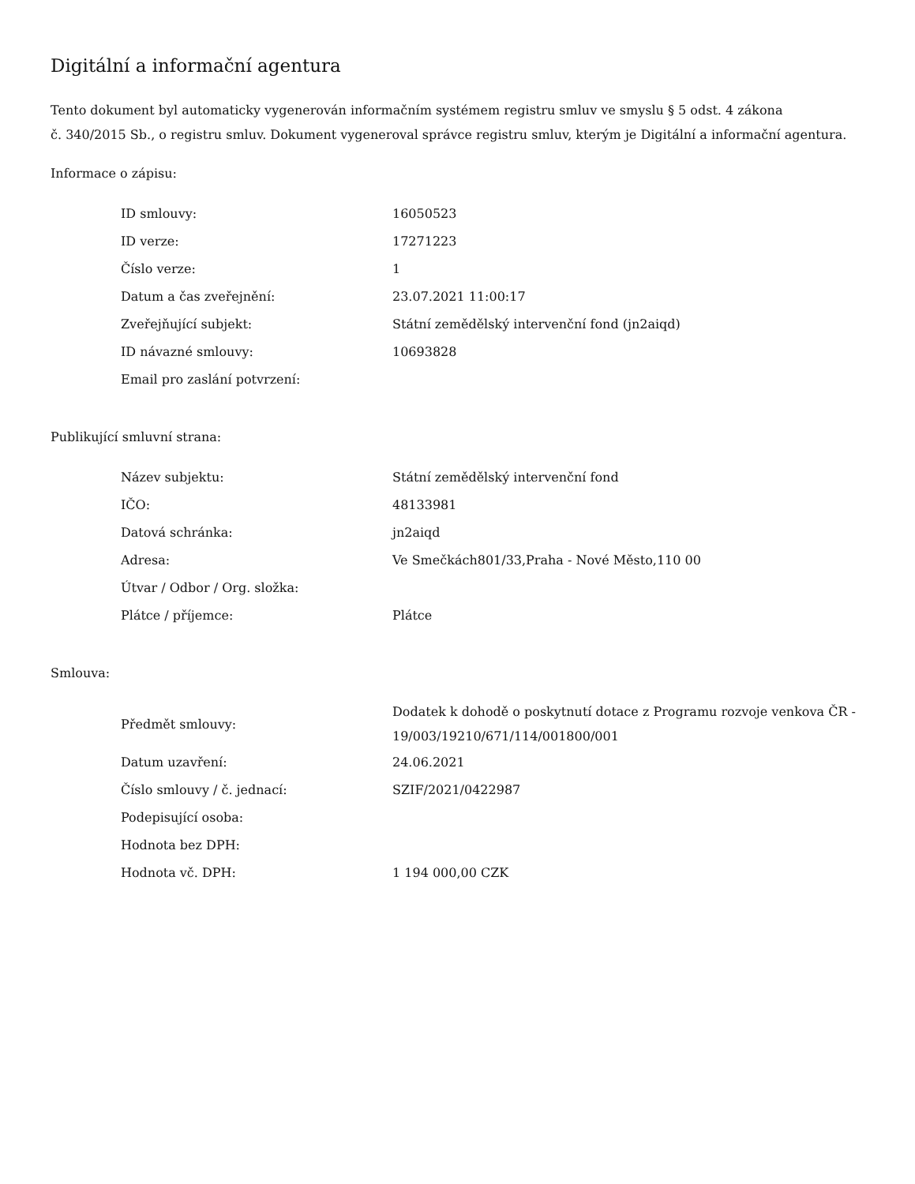Digitální a informační agentura
Tento dokument byl automaticky vygenerován informačním systémem registru smluv ve smyslu § 5 odst. 4 zákona
č. 340/2015 Sb., o registru smluv. Dokument vygeneroval správce registru smluv, kterým je Digitální a informační agentura.
Informace o zápisu:
| ID smlouvy: | 16050523 |
| ID verze: | 17271223 |
| Číslo verze: | 1 |
| Datum a čas zveřejnění: | 23.07.2021 11:00:17 |
| Zveřejňující subjekt: | Státní zemědělský intervenční fond (jn2aiqd) |
| ID návazné smlouvy: | 10693828 |
| Email pro zaslání potvrzení: | |
Publikující smluvní strana:
| Název subjektu: | Státní zemědělský intervenční fond |
| IČO: | 48133981 |
| Datová schránka: | jn2aiqd |
| Adresa: | Ve Smečkách801/33,Praha - Nové Město,110 00 |
| Útvar / Odbor / Org. složka: | |
| Plátce / příjemce: | Plátce |
Smlouva:
| Předmět smlouvy: | Dodatek k dohodě o poskytnutí dotace z Programu rozvoje venkova ČR - 19/003/19210/671/114/001800/001 |
| Datum uzavření: | 24.06.2021 |
| Číslo smlouvy / č. jednací: | SZIF/2021/0422987 |
| Podepisující osoba: | |
| Hodnota bez DPH: | |
| Hodnota vč. DPH: | 1 194 000,00 CZK |